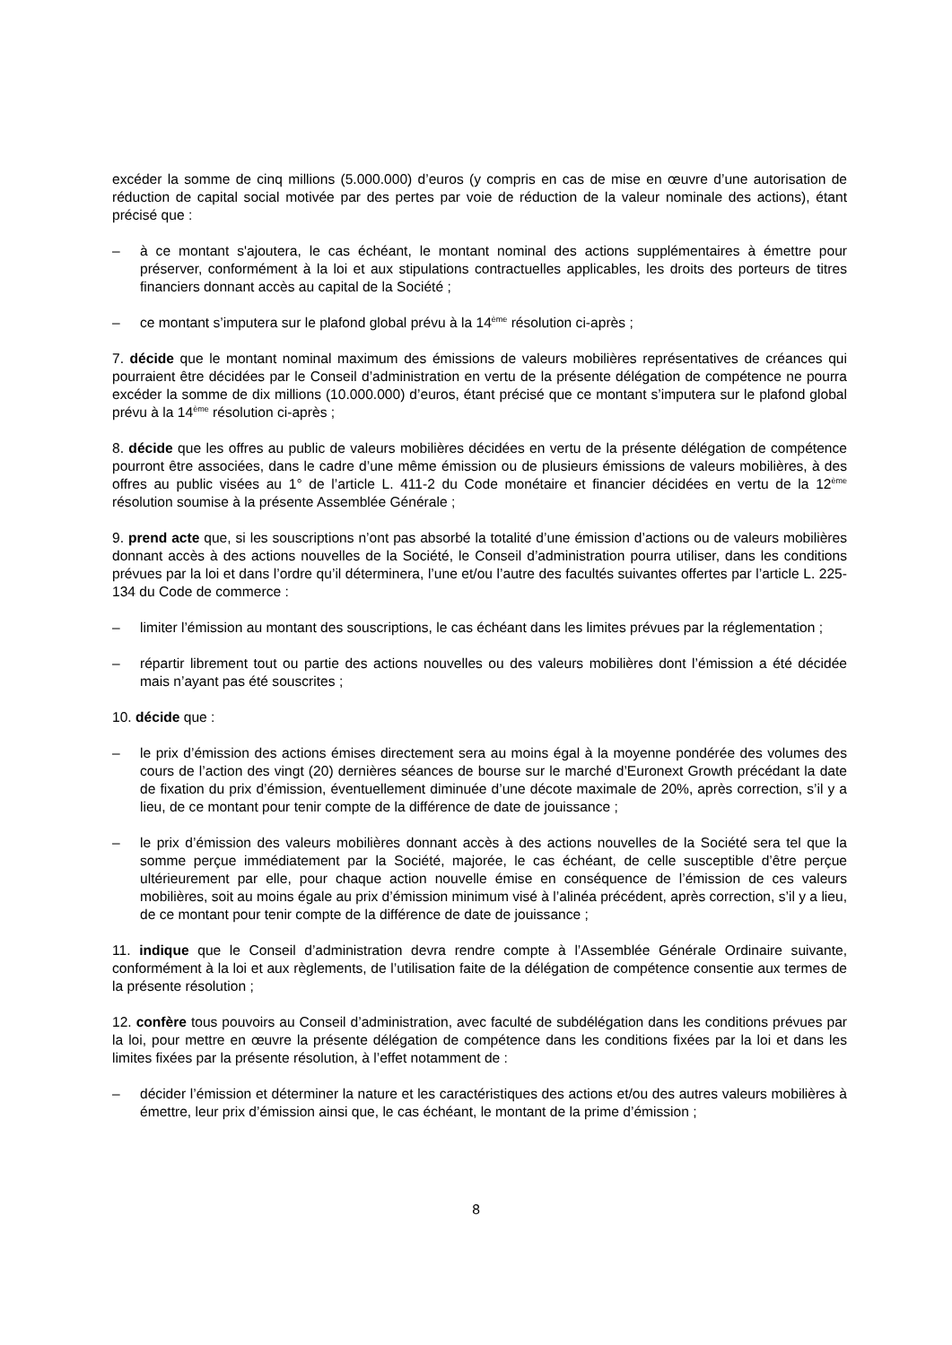excéder la somme de cinq millions (5.000.000) d’euros (y compris en cas de mise en œuvre d’une autorisation de réduction de capital social motivée par des pertes par voie de réduction de la valeur nominale des actions), étant précisé que :
– à ce montant s'ajoutera, le cas échéant, le montant nominal des actions supplémentaires à émettre pour préserver, conformément à la loi et aux stipulations contractuelles applicables, les droits des porteurs de titres financiers donnant accès au capital de la Société ;
– ce montant s’imputera sur le plafond global prévu à la 14<sup>ème</sup> résolution ci-après ;
7. décide que le montant nominal maximum des émissions de valeurs mobilières représentatives de créances qui pourraient être décidées par le Conseil d’administration en vertu de la présente délégation de compétence ne pourra excéder la somme de dix millions (10.000.000) d’euros, étant précisé que ce montant s’imputera sur le plafond global prévu à la 14<sup>ème</sup> résolution ci-après ;
8. décide que les offres au public de valeurs mobilières décidées en vertu de la présente délégation de compétence pourront être associées, dans le cadre d’une même émission ou de plusieurs émissions de valeurs mobilières, à des offres au public visées au 1° de l’article L. 411-2 du Code monétaire et financier décidées en vertu de la 12<sup>ème</sup> résolution soumise à la présente Assemblée Générale ;
9. prend acte que, si les souscriptions n’ont pas absorbé la totalité d’une émission d’actions ou de valeurs mobilières donnant accès à des actions nouvelles de la Société, le Conseil d’administration pourra utiliser, dans les conditions prévues par la loi et dans l’ordre qu’il déterminera, l’une et/ou l’autre des facultés suivantes offertes par l’article L. 225-134 du Code de commerce :
– limiter l’émission au montant des souscriptions, le cas échéant dans les limites prévues par la réglementation ;
– répartir librement tout ou partie des actions nouvelles ou des valeurs mobilières dont l’émission a été décidée mais n’ayant pas été souscrites ;
10. décide que :
– le prix d’émission des actions émises directement sera au moins égal à la moyenne pondérée des volumes des cours de l’action des vingt (20) dernières séances de bourse sur le marché d’Euronext Growth précédant la date de fixation du prix d’émission, éventuellement diminuée d’une décote maximale de 20%, après correction, s’il y a lieu, de ce montant pour tenir compte de la différence de date de jouissance ;
– le prix d’émission des valeurs mobilières donnant accès à des actions nouvelles de la Société sera tel que la somme perçue immédiatement par la Société, majorée, le cas échéant, de celle susceptible d’être perçue ultérieurement par elle, pour chaque action nouvelle émise en conséquence de l’émission de ces valeurs mobilières, soit au moins égale au prix d’émission minimum visé à l’alinéa précédent, après correction, s’il y a lieu, de ce montant pour tenir compte de la différence de date de jouissance ;
11. indique que le Conseil d’administration devra rendre compte à l’Assemblée Générale Ordinaire suivante, conformément à la loi et aux règlements, de l’utilisation faite de la délégation de compétence consentie aux termes de la présente résolution ;
12. confère tous pouvoirs au Conseil d’administration, avec faculté de subdélégation dans les conditions prévues par la loi, pour mettre en œuvre la présente délégation de compétence dans les conditions fixées par la loi et dans les limites fixées par la présente résolution, à l’effet notamment de :
– décider l’émission et déterminer la nature et les caractéristiques des actions et/ou des autres valeurs mobilières à émettre, leur prix d’émission ainsi que, le cas échéant, le montant de la prime d’émission ;
8